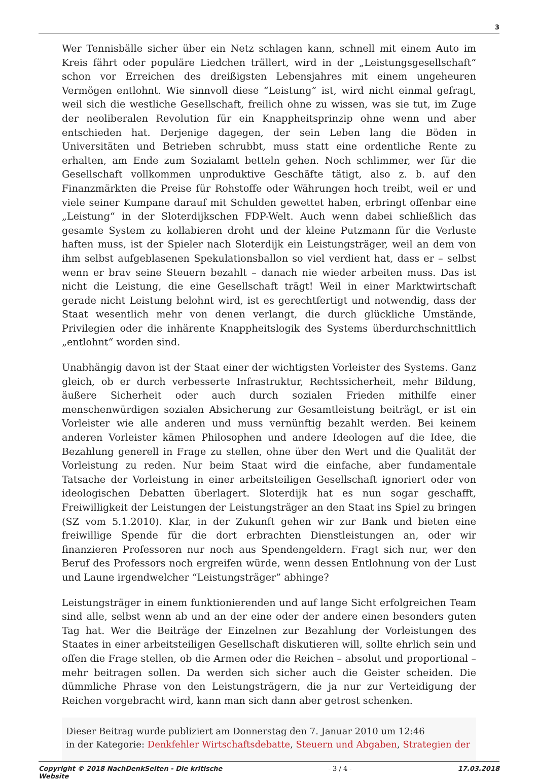3
Wer Tennisbälle sicher über ein Netz schlagen kann, schnell mit einem Auto im Kreis fährt oder populäre Liedchen trällert, wird in der „Leistungsgesellschaft“ schon vor Erreichen des dreißigsten Lebensjahres mit einem ungeheuren Vermögen entlohnt. Wie sinnvoll diese “Leistung” ist, wird nicht einmal gefragt, weil sich die westliche Gesellschaft, freilich ohne zu wissen, was sie tut, im Zuge der neoliberalen Revolution für ein Knappheitsprinzip ohne wenn und aber entschieden hat. Derjenige dagegen, der sein Leben lang die Böden in Universitäten und Betrieben schrubbt, muss statt eine ordentliche Rente zu erhalten, am Ende zum Sozialamt betteln gehen. Noch schlimmer, wer für die Gesellschaft vollkommen unproduktive Geschäfte tätigt, also z. b. auf den Finanzmärkten die Preise für Rohstoffe oder Währungen hoch treibt, weil er und viele seiner Kumpane darauf mit Schulden gewettet haben, erbringt offenbar eine „Leistung“ in der Sloterdijkschen FDP-Welt. Auch wenn dabei schließlich das gesamte System zu kollabieren droht und der kleine Putzmann für die Verluste haften muss, ist der Spieler nach Sloterdijk ein Leistungsträger, weil an dem von ihm selbst aufgeblasenen Spekulationsballon so viel verdient hat, dass er – selbst wenn er brav seine Steuern bezahlt – danach nie wieder arbeiten muss. Das ist nicht die Leistung, die eine Gesellschaft trägt! Weil in einer Marktwirtschaft gerade nicht Leistung belohnt wird, ist es gerechtfertigt und notwendig, dass der Staat wesentlich mehr von denen verlangt, die durch glückliche Umstände, Privilegien oder die inhärente Knappheitslogik des Systems überdurchschnittlich „entlohnt“ worden sind.
Unabhängig davon ist der Staat einer der wichtigsten Vorleister des Systems. Ganz gleich, ob er durch verbesserte Infrastruktur, Rechtssicherheit, mehr Bildung, äußere Sicherheit oder auch durch sozialen Frieden mithilfe einer menschenwürdigen sozialen Absicherung zur Gesamtleistung beiträgt, er ist ein Vorleister wie alle anderen und muss vernünftig bezahlt werden. Bei keinem anderen Vorleister kämen Philosophen und andere Ideologen auf die Idee, die Bezahlung generell in Frage zu stellen, ohne über den Wert und die Qualität der Vorleistung zu reden. Nur beim Staat wird die einfache, aber fundamentale Tatsache der Vorleistung in einer arbeitsteiligen Gesellschaft ignoriert oder von ideologischen Debatten überlagert. Sloterdijk hat es nun sogar geschafft, Freiwilligkeit der Leistungen der Leistungsträger an den Staat ins Spiel zu bringen (SZ vom 5.1.2010). Klar, in der Zukunft gehen wir zur Bank und bieten eine freiwillige Spende für die dort erbrachten Dienstleistungen an, oder wir finanzieren Professoren nur noch aus Spendengeldern. Fragt sich nur, wer den Beruf des Professors noch ergreifen würde, wenn dessen Entlohnung von der Lust und Laune irgendwelcher “Leistungsträger” abhinge?
Leistungsträger in einem funktionierenden und auf lange Sicht erfolgreichen Team sind alle, selbst wenn ab und an der eine oder der andere einen besonders guten Tag hat. Wer die Beiträge der Einzelnen zur Bezahlung der Vorleistungen des Staates in einer arbeitsteiligen Gesellschaft diskutieren will, sollte ehrlich sein und offen die Frage stellen, ob die Armen oder die Reichen – absolut und proportional – mehr beitragen sollen. Da werden sich sicher auch die Geister scheiden. Die dümmliche Phrase von den Leistungsträgern, die ja nur zur Verteidigung der Reichen vorgebracht wird, kann man sich dann aber getrost schenken.
Dieser Beitrag wurde publiziert am Donnerstag den 7. Januar 2010 um 12:46
in der Kategorie: Denkfehler Wirtschaftsdebatte, Steuern und Abgaben, Strategien der
Copyright © 2018 NachDenkSeiten - Die kritische
Website - 3 / 4 - 17.03.2018